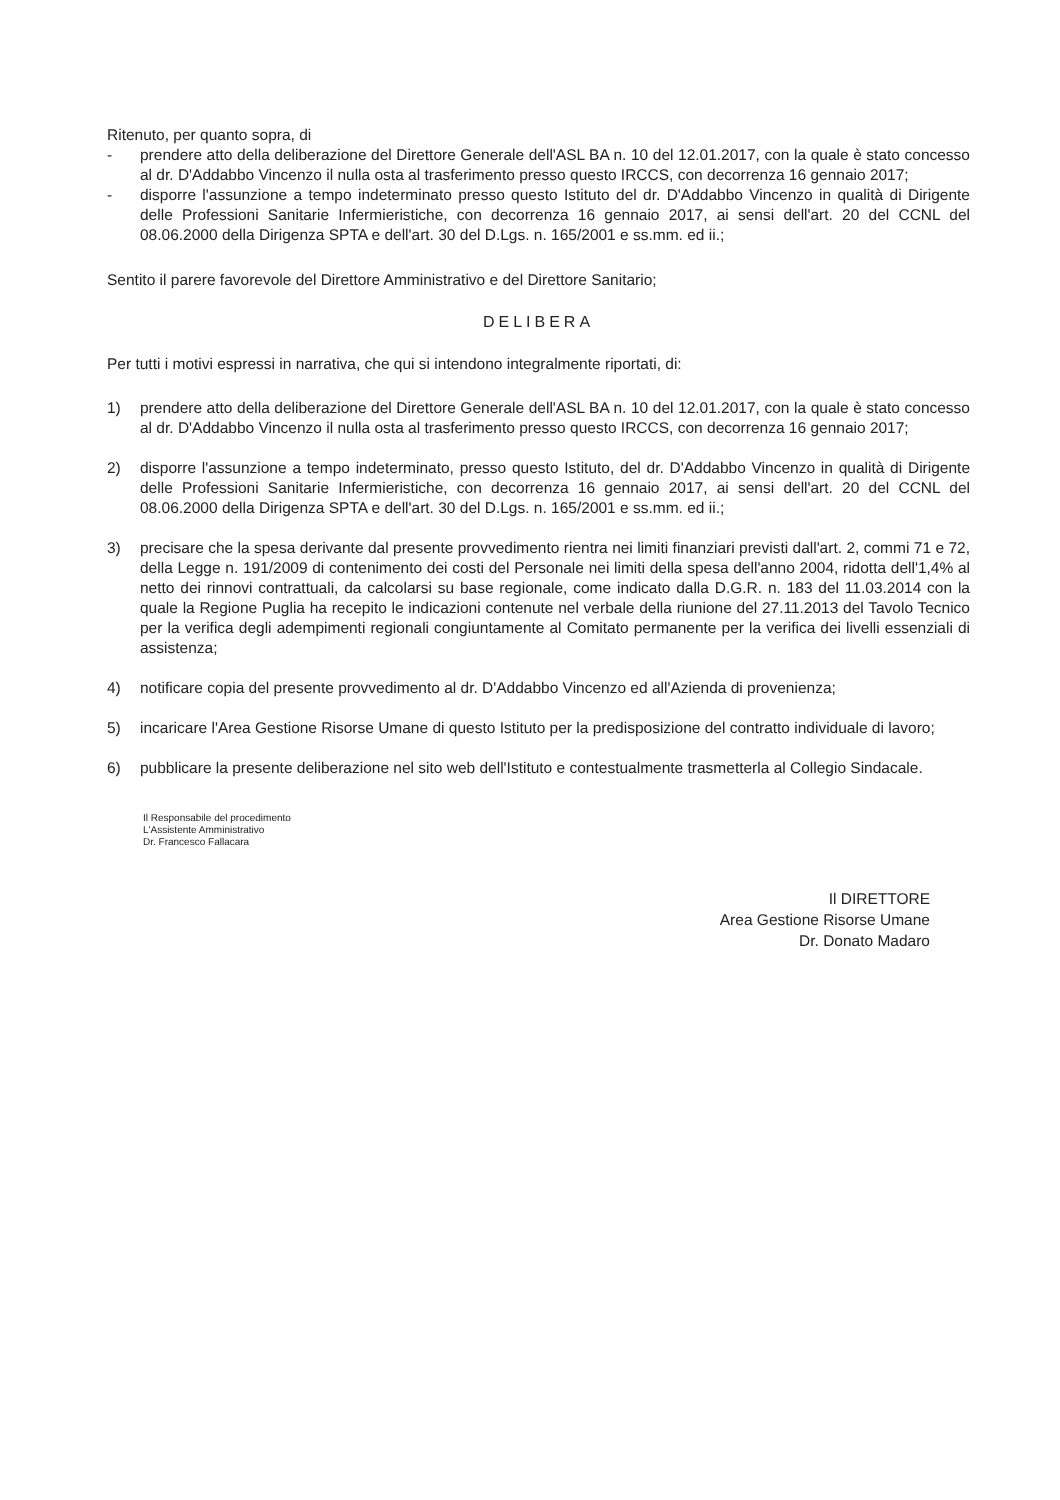Ritenuto, per quanto sopra, di
- prendere atto della deliberazione del Direttore Generale dell'ASL BA n. 10 del 12.01.2017, con la quale è stato concesso al dr. D'Addabbo Vincenzo il nulla osta al trasferimento presso questo IRCCS, con decorrenza 16 gennaio 2017;
- disporre l'assunzione a tempo indeterminato presso questo Istituto del dr. D'Addabbo Vincenzo in qualità di Dirigente delle Professioni Sanitarie Infermieristiche, con decorrenza 16 gennaio 2017, ai sensi dell'art. 20 del CCNL del 08.06.2000 della Dirigenza SPTA e dell'art. 30 del D.Lgs. n. 165/2001 e ss.mm. ed ii.;
Sentito il parere favorevole del Direttore Amministrativo e del Direttore Sanitario;
DELIBERA
Per tutti i motivi espressi in narrativa, che qui si intendono integralmente riportati, di:
1) prendere atto della deliberazione del Direttore Generale dell'ASL BA n. 10 del 12.01.2017, con la quale è stato concesso al dr. D'Addabbo Vincenzo il nulla osta al trasferimento presso questo IRCCS, con decorrenza 16 gennaio 2017;
2) disporre l'assunzione a tempo indeterminato, presso questo Istituto, del dr. D'Addabbo Vincenzo in qualità di Dirigente delle Professioni Sanitarie Infermieristiche, con decorrenza 16 gennaio 2017, ai sensi dell'art. 20 del CCNL del 08.06.2000 della Dirigenza SPTA e dell'art. 30 del D.Lgs. n. 165/2001 e ss.mm. ed ii.;
3) precisare che la spesa derivante dal presente provvedimento rientra nei limiti finanziari previsti dall'art. 2, commi 71 e 72, della Legge n. 191/2009 di contenimento dei costi del Personale nei limiti della spesa dell'anno 2004, ridotta dell'1,4% al netto dei rinnovi contrattuali, da calcolarsi su base regionale, come indicato dalla D.G.R. n. 183 del 11.03.2014 con la quale la Regione Puglia ha recepito le indicazioni contenute nel verbale della riunione del 27.11.2013 del Tavolo Tecnico per la verifica degli adempimenti regionali congiuntamente al Comitato permanente per la verifica dei livelli essenziali di assistenza;
4) notificare copia del presente provvedimento al dr. D'Addabbo Vincenzo ed all'Azienda di provenienza;
5) incaricare l'Area Gestione Risorse Umane di questo Istituto per la predisposizione del contratto individuale di lavoro;
6) pubblicare la presente deliberazione nel sito web dell'Istituto e contestualmente trasmetterla al Collegio Sindacale.
Il Responsabile del procedimento
L'Assistente Amministrativo
Dr. Francesco Fallacara
Il DIRETTORE
Area Gestione Risorse Umane
Dr. Donato Madaro